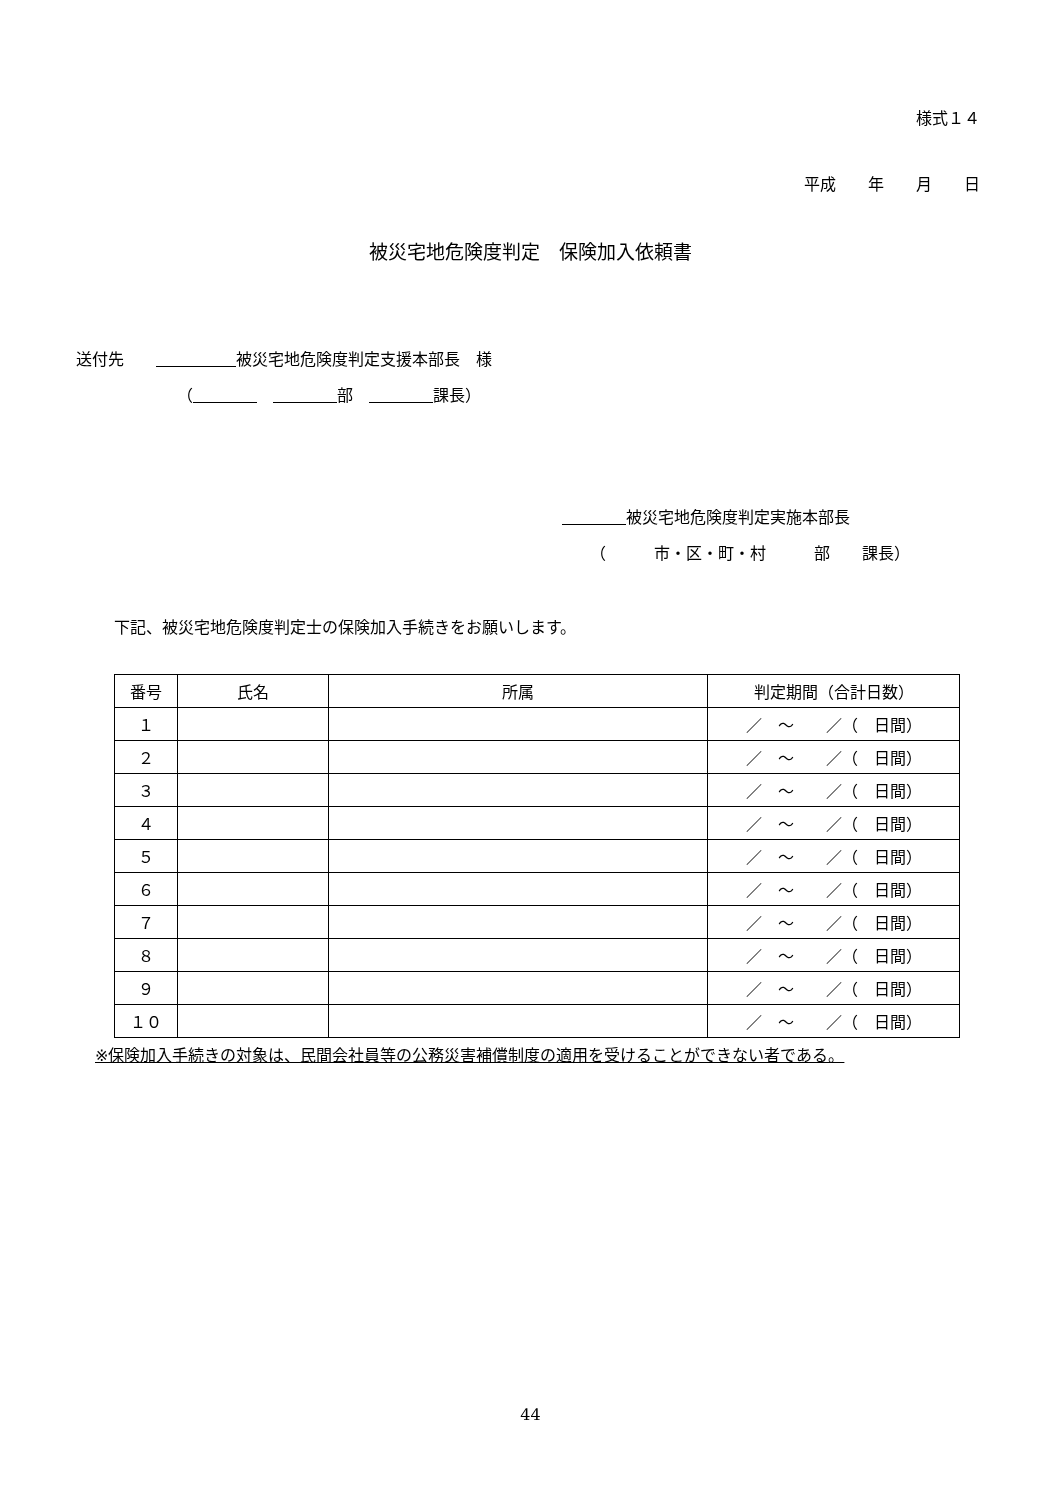様式１４
平成　　年　　月　　日
被災宅地危険度判定　保険加入依頼書
送付先　　　　　　　 被災宅地危険度判定支援本部長　様
（　　　　　　　　　 部　　　　　 課長）
　　　　 被災宅地危険度判定実施本部長
（　　　市・区・町・村　　　部　　課長）
下記、被災宅地危険度判定士の保険加入手続きをお願いします。
| 番号 | 氏名 | 所属 | 判定期間（合計日数） |
| --- | --- | --- | --- |
| １ | | | ／ ～ ／（ 日間） |
| ２ | | | ／ ～ ／（ 日間） |
| ３ | | | ／ ～ ／（ 日間） |
| ４ | | | ／ ～ ／（ 日間） |
| ５ | | | ／ ～ ／（ 日間） |
| ６ | | | ／ ～ ／（ 日間） |
| ７ | | | ／ ～ ／（ 日間） |
| ８ | | | ／ ～ ／（ 日間） |
| ９ | | | ／ ～ ／（ 日間） |
| １０ | | | ／ ～ ／（ 日間） |
※保険加入手続きの対象は、民間会社員等の公務災害補償制度の適用を受けることができない者である。
44